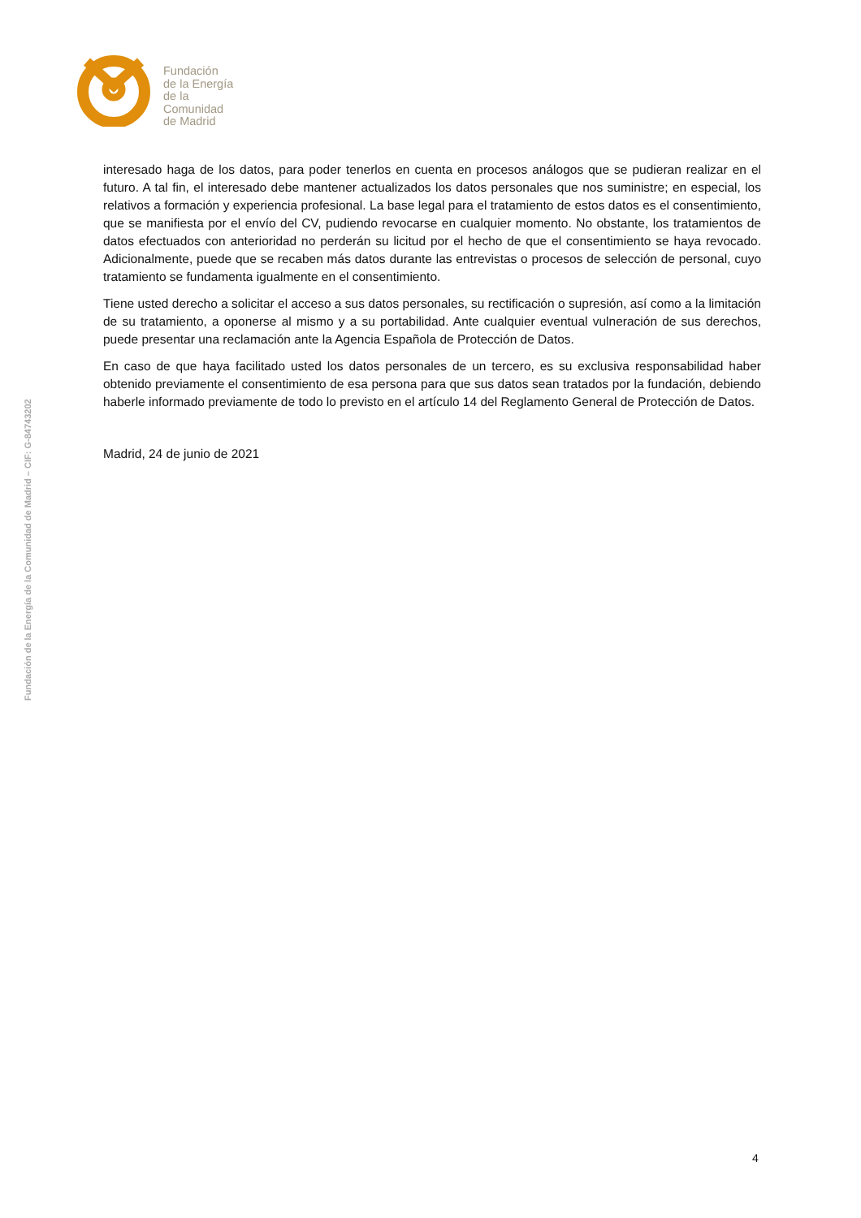Fundación
de la Energía
de la
Comunidad
de Madrid
Fundación de la Energía de la Comunidad de Madrid – CIF: G-84743202
interesado haga de los datos, para poder tenerlos en cuenta en procesos análogos que se pudieran realizar en el futuro. A tal fin, el interesado debe mantener actualizados los datos personales que nos suministre; en especial, los relativos a formación y experiencia profesional. La base legal para el tratamiento de estos datos es el consentimiento, que se manifiesta por el envío del CV, pudiendo revocarse en cualquier momento. No obstante, los tratamientos de datos efectuados con anterioridad no perderán su licitud por el hecho de que el consentimiento se haya revocado. Adicionalmente, puede que se recaben más datos durante las entrevistas o procesos de selección de personal, cuyo tratamiento se fundamenta igualmente en el consentimiento.
Tiene usted derecho a solicitar el acceso a sus datos personales, su rectificación o supresión, así como a la limitación de su tratamiento, a oponerse al mismo y a su portabilidad. Ante cualquier eventual vulneración de sus derechos, puede presentar una reclamación ante la Agencia Española de Protección de Datos.
En caso de que haya facilitado usted los datos personales de un tercero, es su exclusiva responsabilidad haber obtenido previamente el consentimiento de esa persona para que sus datos sean tratados por la fundación, debiendo haberle informado previamente de todo lo previsto en el artículo 14 del Reglamento General de Protección de Datos.
Madrid, 24 de junio de 2021
4